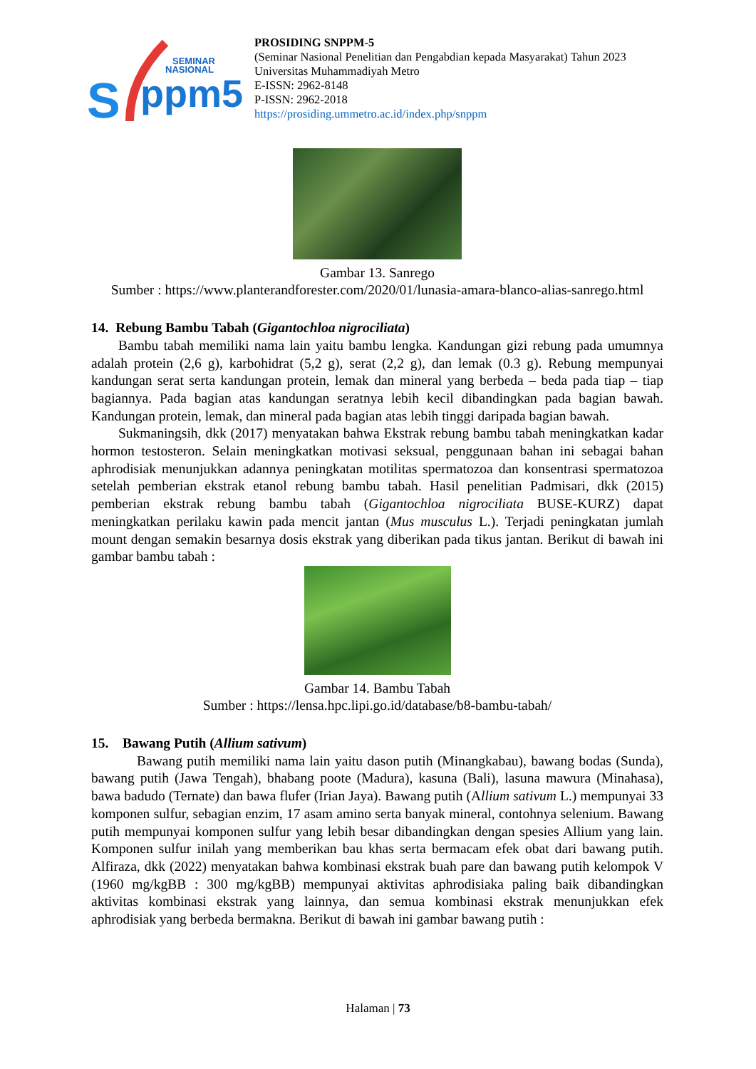SEMINAR
NASIONAL
ppm5
S
PROSIDING SNPPM-5
(Seminar Nasional Penelitian dan Pengabdian kepada Masyarakat) Tahun 2023
Universitas Muhammadiyah Metro
E-ISSN: 2962-8148
P-ISSN: 2962-2018
https://prosiding.ummetro.ac.id/index.php/snppm
Gambar 13. Sanrego
Sumber : https://www.planterandforester.com/2020/01/lunasia-amara-blanco-alias-sanrego.html
14. Rebung Bambu Tabah (Gigantochloa nigrociliata)
Bambu tabah memiliki nama lain yaitu bambu lengka. Kandungan gizi rebung pada umumnya adalah protein (2,6 g), karbohidrat (5,2 g), serat (2,2 g), dan lemak (0.3 g). Rebung mempunyai kandungan serat serta kandungan protein, lemak dan mineral yang berbeda – beda pada tiap – tiap bagiannya. Pada bagian atas kandungan seratnya lebih kecil dibandingkan pada bagian bawah. Kandungan protein, lemak, dan mineral pada bagian atas lebih tinggi daripada bagian bawah.
Sukmaningsih, dkk (2017) menyatakan bahwa Ekstrak rebung bambu tabah meningkatkan kadar hormon testosteron. Selain meningkatkan motivasi seksual, penggunaan bahan ini sebagai bahan aphrodisiak menunjukkan adannya peningkatan motilitas spermatozoa dan konsentrasi spermatozoa setelah pemberian ekstrak etanol rebung bambu tabah. Hasil penelitian Padmisari, dkk (2015) pemberian ekstrak rebung bambu tabah (Gigantochloa nigrociliata BUSE-KURZ) dapat meningkatkan perilaku kawin pada mencit jantan (Mus musculus L.). Terjadi peningkatan jumlah mount dengan semakin besarnya dosis ekstrak yang diberikan pada tikus jantan. Berikut di bawah ini gambar bambu tabah :
Gambar 14. Bambu Tabah
Sumber : https://lensa.hpc.lipi.go.id/database/b8-bambu-tabah/
15. Bawang Putih (Allium sativum)
Bawang putih memiliki nama lain yaitu dason putih (Minangkabau), bawang bodas (Sunda), bawang putih (Jawa Tengah), bhabang poote (Madura), kasuna (Bali), lasuna mawura (Minahasa), bawa badudo (Ternate) dan bawa flufer (Irian Jaya). Bawang putih (Allium sativum L.) mempunyai 33 komponen sulfur, sebagian enzim, 17 asam amino serta banyak mineral, contohnya selenium. Bawang putih mempunyai komponen sulfur yang lebih besar dibandingkan dengan spesies Allium yang lain. Komponen sulfur inilah yang memberikan bau khas serta bermacam efek obat dari bawang putih. Alfiraza, dkk (2022) menyatakan bahwa kombinasi ekstrak buah pare dan bawang putih kelompok V (1960 mg/kgBB : 300 mg/kgBB) mempunyai aktivitas aphrodisiaka paling baik dibandingkan aktivitas kombinasi ekstrak yang lainnya, dan semua kombinasi ekstrak menunjukkan efek aphrodisiak yang berbeda bermakna. Berikut di bawah ini gambar bawang putih :
Halaman | 73